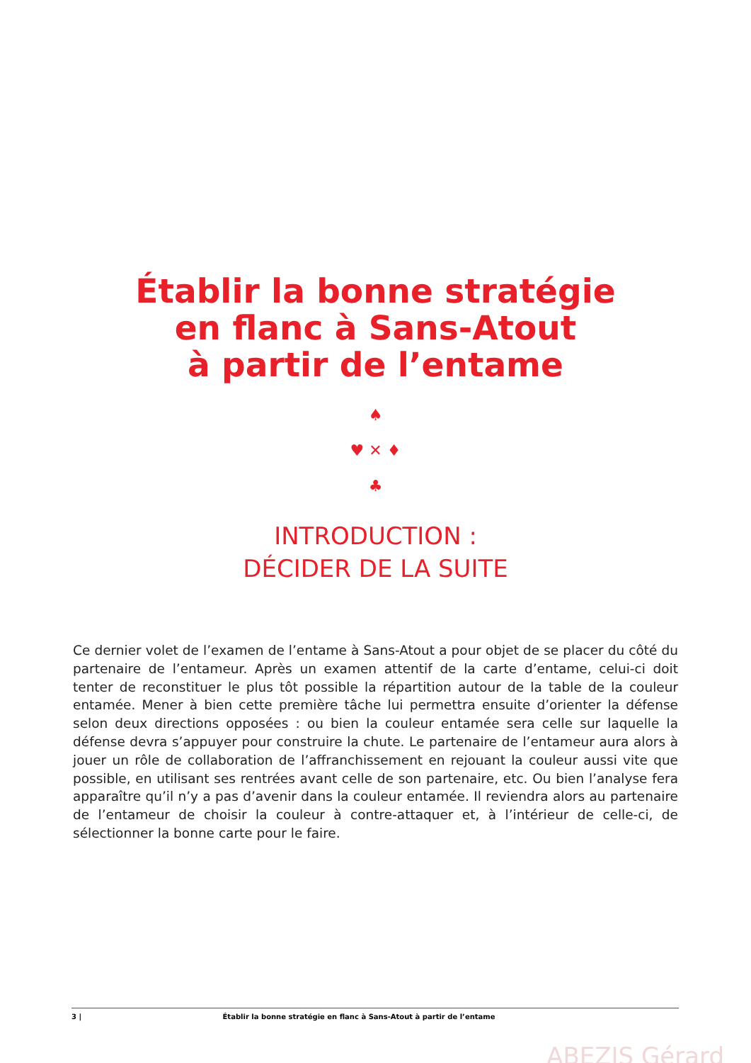Établir la bonne stratégie
en flanc à Sans-Atout
à partir de l’entame
♠
♥ ✕ ♦
♣
INTRODUCTION :
DÉCIDER DE LA SUITE
Ce dernier volet de l’examen de l’entame à Sans-Atout a pour objet de se placer du côté du partenaire de l’entameur. Après un examen attentif de la carte d’entame, celui-ci doit tenter de reconstituer le plus tôt possible la répartition autour de la table de la couleur entamée. Mener à bien cette première tâche lui permettra ensuite d’orienter la défense selon deux directions opposées : ou bien la couleur entamée sera celle sur laquelle la défense devra s’appuyer pour construire la chute. Le partenaire de l’entameur aura alors à jouer un rôle de collaboration de l’affranchissement en rejouant la couleur aussi vite que possible, en utilisant ses rentrées avant celle de son partenaire, etc. Ou bien l’analyse fera apparaître qu’il n’y a pas d’avenir dans la couleur entamée. Il reviendra alors au partenaire de l’entameur de choisir la couleur à contre-attaquer et, à l’intérieur de celle-ci, de sélectionner la bonne carte pour le faire.
3 | Établir la bonne stratégie en flanc à Sans-Atout à partir de l’entame
ABEZIS Gérard